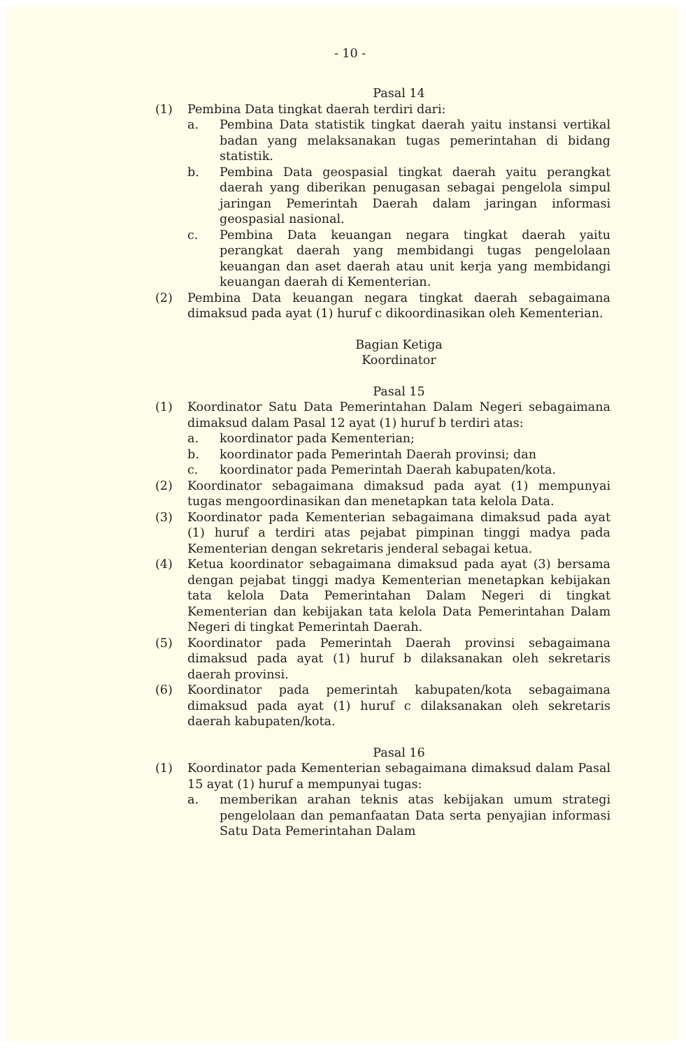- 10 -
Pasal 14
(1) Pembina Data tingkat daerah terdiri dari:
a. Pembina Data statistik tingkat daerah yaitu instansi vertikal badan yang melaksanakan tugas pemerintahan di bidang statistik.
b. Pembina Data geospasial tingkat daerah yaitu perangkat daerah yang diberikan penugasan sebagai pengelola simpul jaringan Pemerintah Daerah dalam jaringan informasi geospasial nasional.
c. Pembina Data keuangan negara tingkat daerah yaitu perangkat daerah yang membidangi tugas pengelolaan keuangan dan aset daerah atau unit kerja yang membidangi keuangan daerah di Kementerian.
(2) Pembina Data keuangan negara tingkat daerah sebagaimana dimaksud pada ayat (1) huruf c dikoordinasikan oleh Kementerian.
Bagian Ketiga
Koordinator
Pasal 15
(1) Koordinator Satu Data Pemerintahan Dalam Negeri sebagaimana dimaksud dalam Pasal 12 ayat (1) huruf b terdiri atas:
a. koordinator pada Kementerian;
b. koordinator pada Pemerintah Daerah provinsi; dan
c. koordinator pada Pemerintah Daerah kabupaten/kota.
(2) Koordinator sebagaimana dimaksud pada ayat (1) mempunyai tugas mengoordinasikan dan menetapkan tata kelola Data.
(3) Koordinator pada Kementerian sebagaimana dimaksud pada ayat (1) huruf a terdiri atas pejabat pimpinan tinggi madya pada Kementerian dengan sekretaris jenderal sebagai ketua.
(4) Ketua koordinator sebagaimana dimaksud pada ayat (3) bersama dengan pejabat tinggi madya Kementerian menetapkan kebijakan tata kelola Data Pemerintahan Dalam Negeri di tingkat Kementerian dan kebijakan tata kelola Data Pemerintahan Dalam Negeri di tingkat Pemerintah Daerah.
(5) Koordinator pada Pemerintah Daerah provinsi sebagaimana dimaksud pada ayat (1) huruf b dilaksanakan oleh sekretaris daerah provinsi.
(6) Koordinator pada pemerintah kabupaten/kota sebagaimana dimaksud pada ayat (1) huruf c dilaksanakan oleh sekretaris daerah kabupaten/kota.
Pasal 16
(1) Koordinator pada Kementerian sebagaimana dimaksud dalam Pasal 15 ayat (1) huruf a mempunyai tugas:
a. memberikan arahan teknis atas kebijakan umum strategi pengelolaan dan pemanfaatan Data serta penyajian informasi Satu Data Pemerintahan Dalam